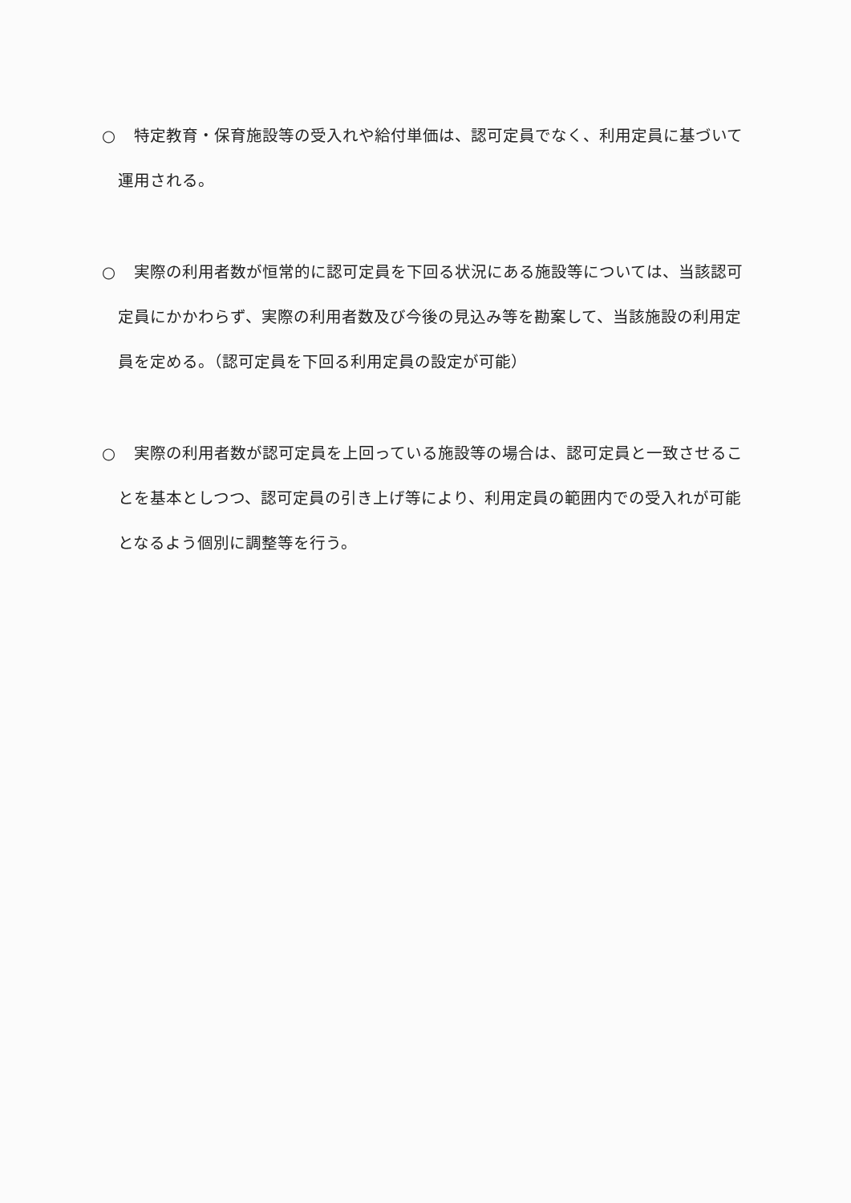○ 特定教育・保育施設等の受入れや給付単価は、認可定員でなく、利用定員に基づいて運用される。
○ 実際の利用者数が恒常的に認可定員を下回る状況にある施設等については、当該認可定員にかかわらず、実際の利用者数及び今後の見込み等を勘案して、当該施設の利用定員を定める。（認可定員を下回る利用定員の設定が可能）
○ 実際の利用者数が認可定員を上回っている施設等の場合は、認可定員と一致させることを基本としつつ、認可定員の引き上げ等により、利用定員の範囲内での受入れが可能となるよう個別に調整等を行う。